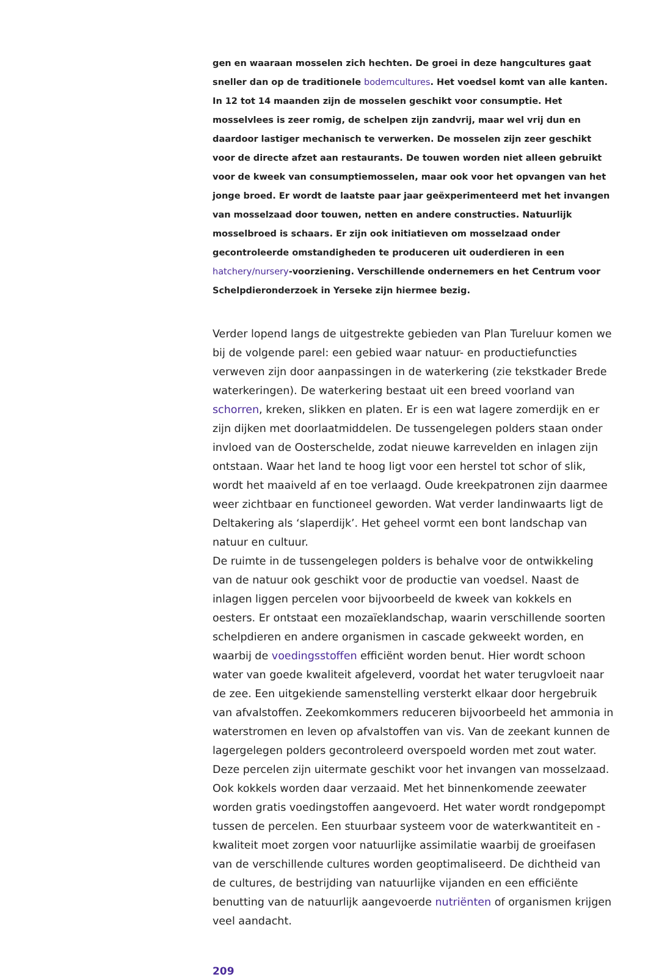gen en waaraan mosselen zich hechten. De groei in deze hangcultures gaat sneller dan op de traditionele bodemcultures. Het voedsel komt van alle kanten. In 12 tot 14 maanden zijn de mosselen geschikt voor consumptie. Het mosselvlees is zeer romig, de schelpen zijn zandvrij, maar wel vrij dun en daardoor lastiger mechanisch te verwerken. De mosselen zijn zeer geschikt voor de directe afzet aan restaurants. De touwen worden niet alleen gebruikt voor de kweek van consumptiemosselen, maar ook voor het opvangen van het jonge broed. Er wordt de laatste paar jaar geëxperimenteerd met het invangen van mosselzaad door touwen, netten en andere constructies. Natuurlijk mosselbroed is schaars. Er zijn ook initiatieven om mosselzaad onder gecontroleerde omstandigheden te produceren uit ouderdieren in een hatchery/nursery-voorziening. Verschillende ondernemers en het Centrum voor Schelpdieronderzoek in Yerseke zijn hiermee bezig.
Verder lopend langs de uitgestrekte gebieden van Plan Tureluur komen we bij de volgende parel: een gebied waar natuur- en productiefuncties verweven zijn door aanpassingen in de waterkering (zie tekstkader Brede waterkeringen). De waterkering bestaat uit een breed voorland van schorren, kreken, slikken en platen. Er is een wat lagere zomerdijk en er zijn dijken met doorlaatmiddelen. De tussengelegen polders staan onder invloed van de Oosterschelde, zodat nieuwe karrevelden en inlagen zijn ontstaan. Waar het land te hoog ligt voor een herstel tot schor of slik, wordt het maaiveld af en toe verlaagd. Oude kreekpatronen zijn daarmee weer zichtbaar en functioneel geworden. Wat verder landinwaarts ligt de Deltakering als ‘slaperdijk’. Het geheel vormt een bont landschap van natuur en cultuur.
De ruimte in de tussengelegen polders is behalve voor de ontwikkeling van de natuur ook geschikt voor de productie van voedsel. Naast de inlagen liggen percelen voor bijvoorbeeld de kweek van kokkels en oesters. Er ontstaat een mozaïeklandschap, waarin verschillende soorten schelpdieren en andere organismen in cascade gekweekt worden, en waarbij de voedingsstoffen efficiënt worden benut. Hier wordt schoon water van goede kwaliteit afgeleverd, voordat het water terugvloeit naar de zee. Een uitgekiende samenstelling versterkt elkaar door hergebruik van afvalstoffen. Zeekomkommers reduceren bijvoorbeeld het ammonia in waterstromen en leven op afvalstoffen van vis. Van de zeekant kunnen de lagergelegen polders gecontroleerd overspoeld worden met zout water. Deze percelen zijn uitermate geschikt voor het invangen van mosselzaad. Ook kokkels worden daar verzaaid. Met het binnenkomende zeewater worden gratis voedingstoffen aangevoerd. Het water wordt rondgepompt tussen de percelen. Een stuurbaar systeem voor de waterkwantiteit en -kwaliteit moet zorgen voor natuurlijke assimilatie waarbij de groeifasen van de verschillende cultures worden geoptimaliseerd. De dichtheid van de cultures, de bestrijding van natuurlijke vijanden en een efficiënte benutting van de natuurlijk aangevoerde nutriënten of organismen krijgen veel aandacht.
209